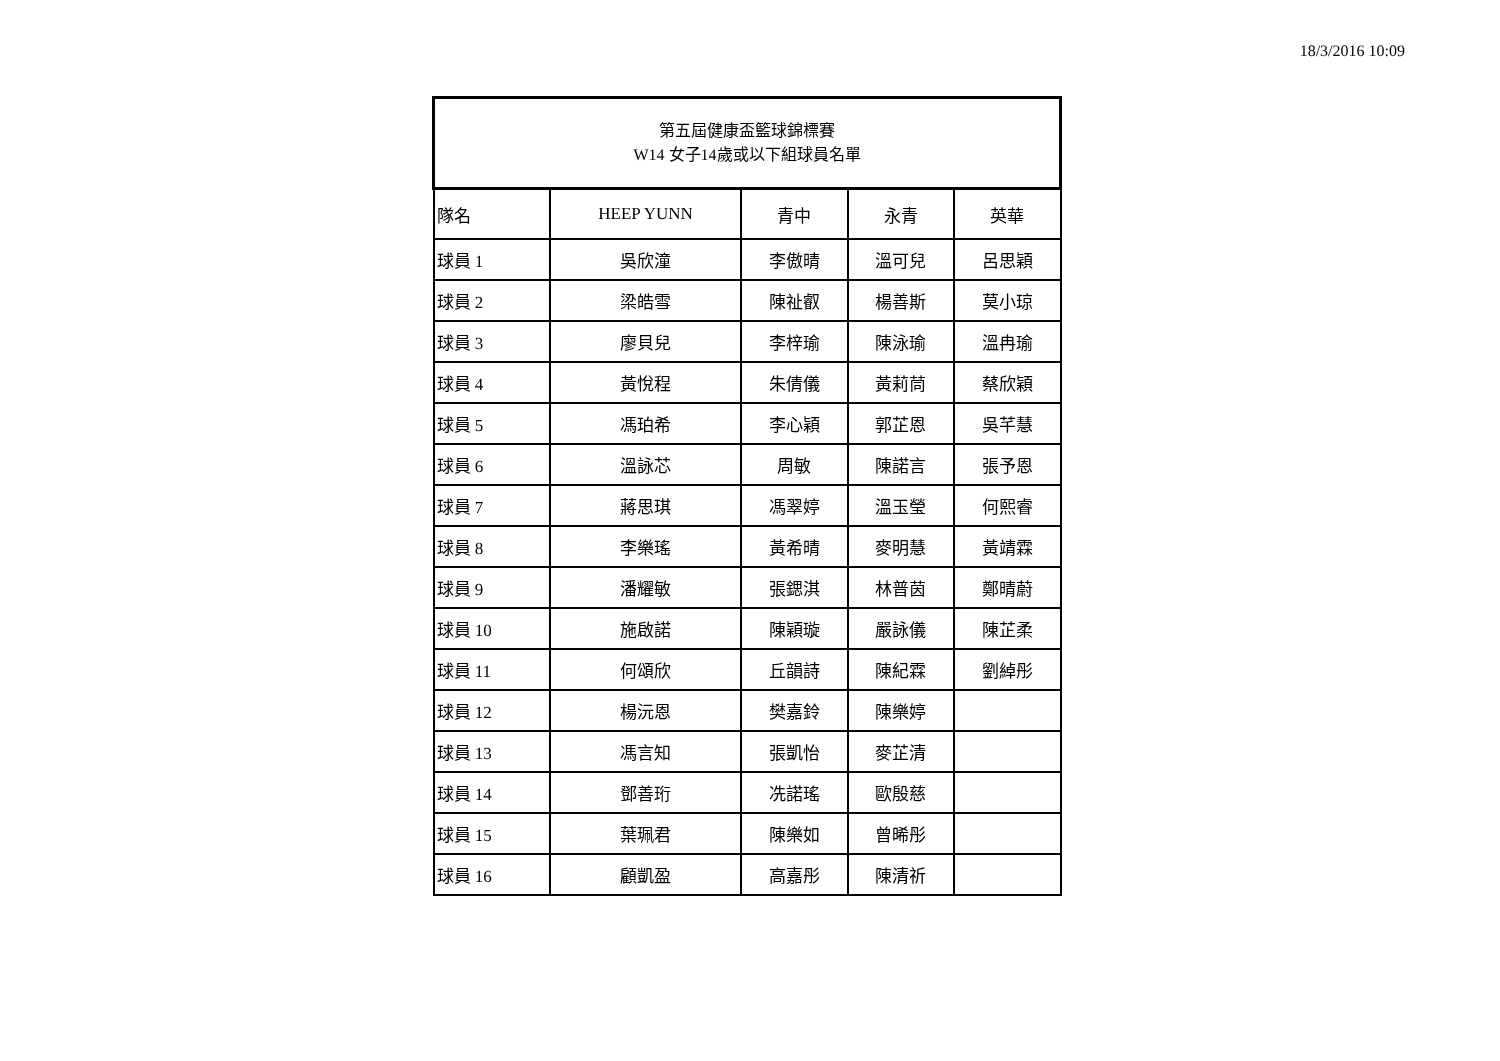18/3/2016 10:09
| 第五屆健康盃籃球錦標賽 W14 女子14歲或以下組球員名單 | | | | |
| --- | --- | --- | --- | --- |
| 隊名 | HEEP YUNN | 青中 | 永青 | 英華 |
| 球員 1 | 吳欣潼 | 李傲晴 | 溫可兒 | 呂思穎 |
| 球員 2 | 梁皓雪 | 陳祉叡 | 楊善斯 | 莫小琼 |
| 球員 3 | 廖貝兒 | 李梓瑜 | 陳泳瑜 | 溫冉瑜 |
| 球員 4 | 黃悅程 | 朱倩儀 | 黃莉茼 | 蔡欣穎 |
| 球員 5 | 馮珀希 | 李心穎 | 郭芷恩 | 吳芊慧 |
| 球員 6 | 溫詠芯 | 周敏 | 陳諾言 | 張予恩 |
| 球員 7 | 蔣思琪 | 馮翠婷 | 溫玉瑩 | 何熙睿 |
| 球員 8 | 李樂瑤 | 黃希晴 | 麥明慧 | 黃靖霖 |
| 球員 9 | 潘耀敏 | 張鍶淇 | 林普茵 | 鄭晴蔚 |
| 球員 10 | 施啟諾 | 陳穎璇 | 嚴詠儀 | 陳芷柔 |
| 球員 11 | 何頌欣 | 丘韻詩 | 陳紀霖 | 劉綽彤 |
| 球員 12 | 楊沅恩 | 樊嘉鈴 | 陳樂婷 | |
| 球員 13 | 馮言知 | 張凱怡 | 麥芷清 | |
| 球員 14 | 鄧善珩 | 冼諾瑤 | 歐殷慈 | |
| 球員 15 | 葉珮君 | 陳樂如 | 曾晞彤 | |
| 球員 16 | 顧凱盈 | 高嘉彤 | 陳清祈 | |